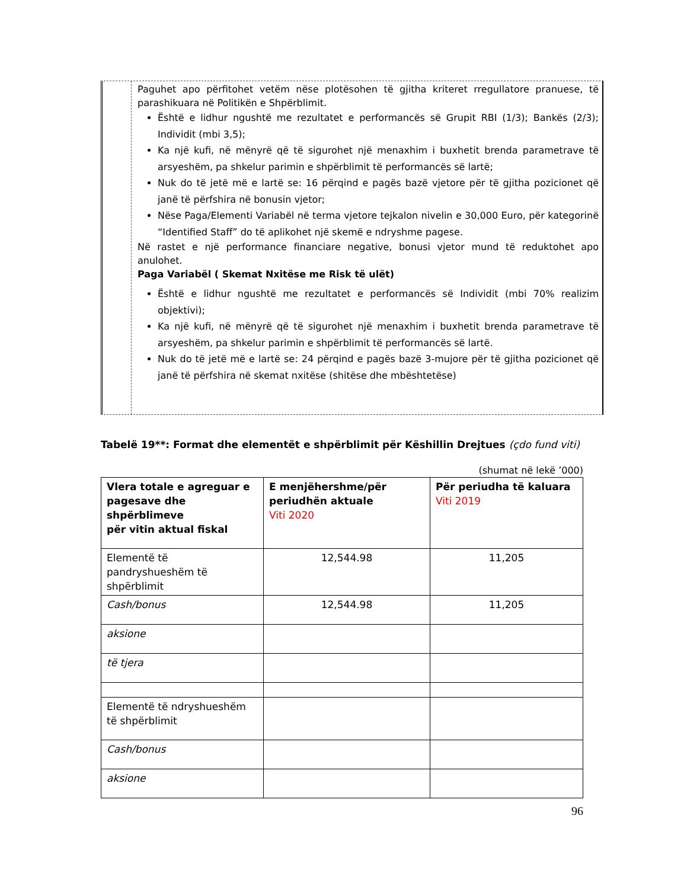Paguhet apo përfitohet vetëm nëse plotësohen të gjitha kriteret rregullatore pranuese, të parashikuara në Politikën e Shpërblimit.
Është e lidhur ngushtë me rezultatet e performancës së Grupit RBI (1/3); Bankës (2/3); Individit (mbi 3,5);
Ka një kufi, në mënyrë që të sigurohet një menaxhim i buxhetit brenda parametrave të arsyeshëm, pa shkelur parimin e shpërblimit të performancës së lartë;
Nuk do të jetë më e lartë se: 16 përqind e pagës bazë vjetore për të gjitha pozicionet që janë të përfshira në bonusin vjetor;
Nëse Paga/Elementi Variabël në terma vjetore tejkalon nivelin e 30,000 Euro, për kategorinë “Identified Staff” do të aplikohet një skemë e ndryshme pagese.
Në rastet e një performance financiare negative, bonusi vjetor mund të reduktohet apo anulohet.
Paga Variabël ( Skemat Nxitëse me Risk të ulët)
Është e lidhur ngushtë me rezultatet e performancës së Individit (mbi 70% realizim objektivi);
Ka një kufi, në mënyrë që të sigurohet një menaxhim i buxhetit brenda parametrave të arsyeshëm, pa shkelur parimin e shpërblimit të performancës së lartë.
Nuk do të jetë më e lartë se: 24 përqind e pagës bazë 3-mujore për të gjitha pozicionet që janë të përfshira në skemat nxitëse (shitëse dhe mbështetëse)
Tabelë 19**: Format dhe elementët e shpërblimit për Këshillin Drejtues (çdo fund viti)
(shumat në lekë ’000)
| Vlera totale e agreguar e pagesave dhe shpërblimeve për vitin aktual fiskal | E menjëhershme/për periudhën aktuale Viti 2020 | Për periudha të kaluara Viti 2019 |
| --- | --- | --- |
| Elementë të pandryshueshëm të shpërblimit | 12,544.98 | 11,205 |
| Cash/bonus | 12,544.98 | 11,205 |
| aksione | | |
| të tjera | | |
| Elementë të ndryshueshëm të shpërblimit | | |
| Cash/bonus | | |
| aksione | | |
96